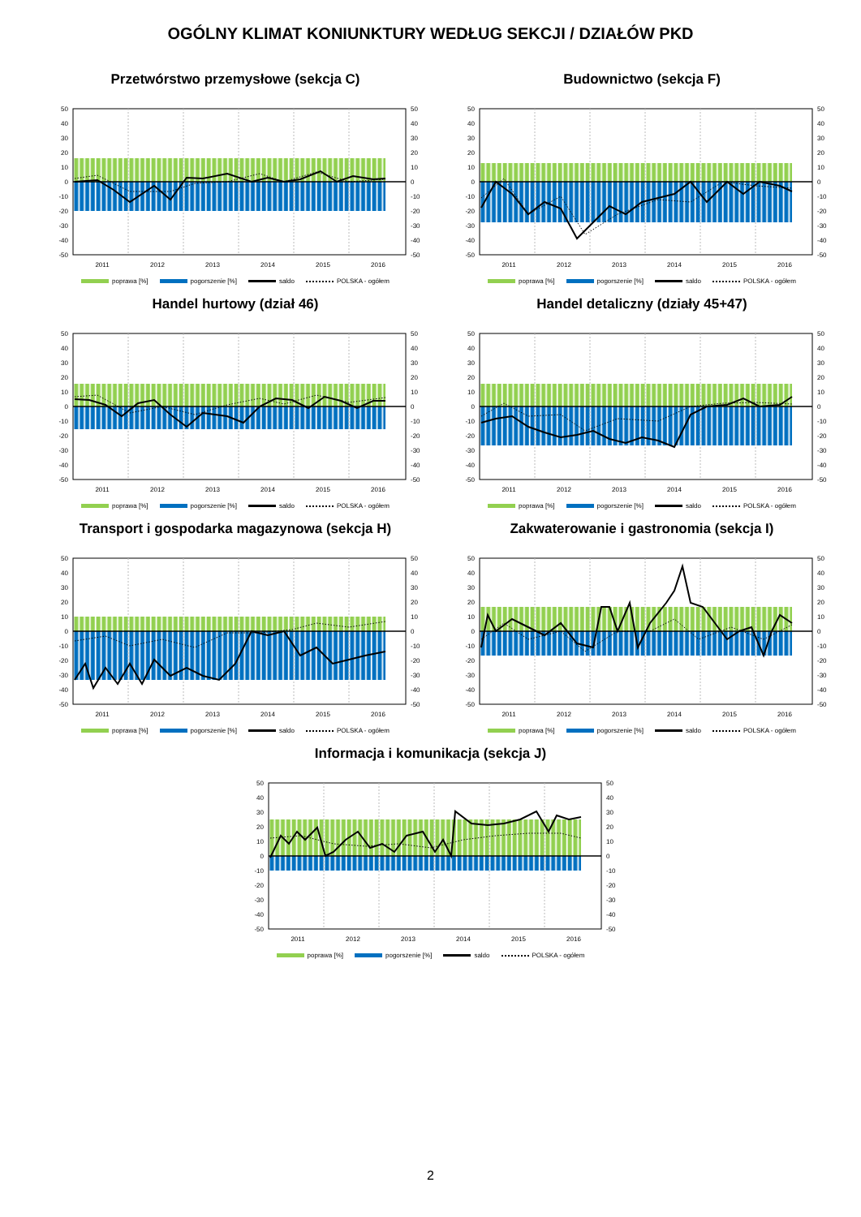OGÓLNY KLIMAT KONIUNKTURY WEDŁUG SEKCJI / DZIAŁÓW PKD
Przetwórstwo przemysłowe (sekcja C)
50
40
30
20
10
0
-10
-20
-30
-40
-50
50
40
30
20
10
0
-10
-20
-30
-40
-50
2011
2012
2013
2014
2015
2016
poprawa [%] pogorszenie [%] saldo POLSKA - ogółem
Budownictwo (sekcja F)
50
40
30
20
10
0
-10
-20
-30
-40
-50
50
40
30
20
10
0
-10
-20
-30
-40
-50
2011
2012
2013
2014
2015
2016
poprawa [%] pogorszenie [%] saldo POLSKA - ogółem
Handel hurtowy (dział 46)
50
40
30
20
10
0
-10
-20
-30
-40
-50
50
40
30
20
10
0
-10
-20
-30
-40
-50
2011
2012
2013
2014
2015
2016
poprawa [%] pogorszenie [%] saldo POLSKA - ogółem
Handel detaliczny (działy 45+47)
50
40
30
20
10
0
-10
-20
-30
-40
-50
50
40
30
20
10
0
-10
-20
-30
-40
-50
2011
2012
2013
2014
2015
2016
poprawa [%] pogorszenie [%] saldo POLSKA - ogółem
Transport i gospodarka magazynowa (sekcja H)
50
40
30
20
10
0
-10
-20
-30
-40
-50
50
40
30
20
10
0
-10
-20
-30
-40
-50
2011
2012
2013
2014
2015
2016
poprawa [%] pogorszenie [%] saldo POLSKA - ogółem
Zakwaterowanie i gastronomia (sekcja I)
50
40
30
20
10
0
-10
-20
-30
-40
-50
50
40
30
20
10
0
-10
-20
-30
-40
-50
2011
2012
2013
2014
2015
2016
poprawa [%] pogorszenie [%] saldo POLSKA - ogółem
Informacja i komunikacja (sekcja J)
50
40
30
20
10
0
-10
-20
-30
-40
-50
50
40
30
20
10
0
-10
-20
-30
-40
-50
2011
2012
2013
2014
2015
2016
poprawa [%] pogorszenie [%] saldo POLSKA - ogółem
2